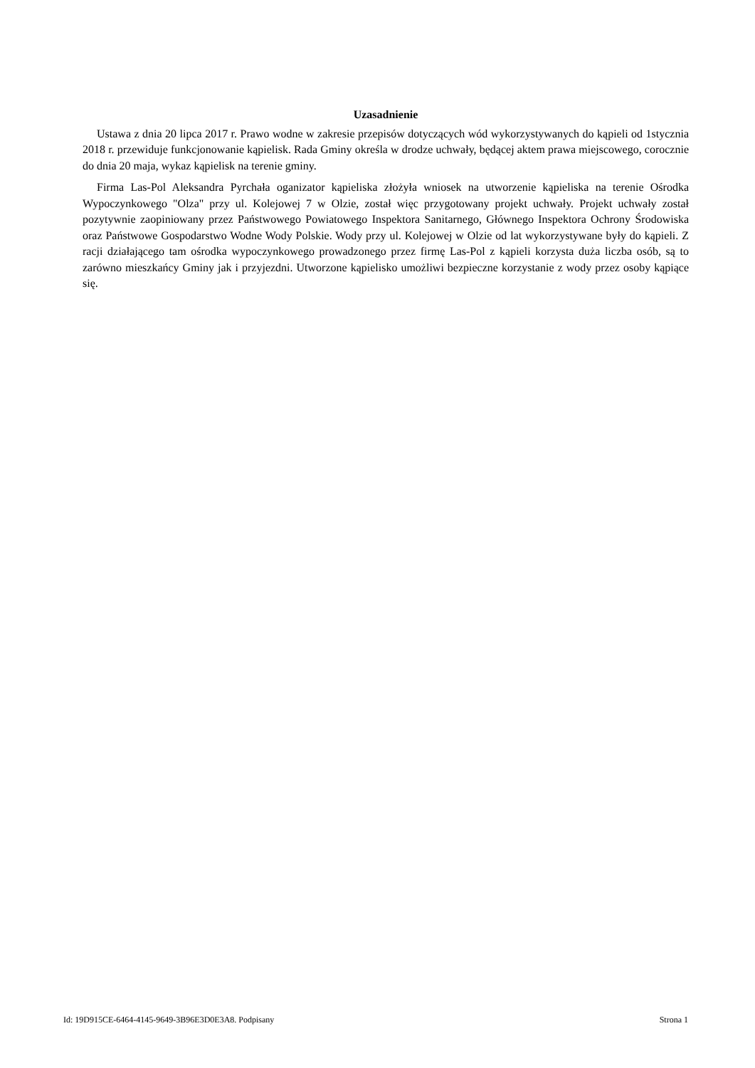Uzasadnienie
Ustawa z dnia 20 lipca 2017 r. Prawo wodne w zakresie przepisów dotyczących wód wykorzystywanych do kąpieli od 1stycznia 2018 r. przewiduje funkcjonowanie kąpielisk. Rada Gminy określa w drodze uchwały, będącej aktem prawa miejscowego, corocznie do dnia 20 maja, wykaz kąpielisk na terenie gminy.
Firma Las-Pol Aleksandra Pyrchała oganizator kąpieliska złożyła wniosek na utworzenie kąpieliska na terenie Ośrodka Wypoczynkowego "Olza" przy ul. Kolejowej 7 w Olzie, został więc przygotowany projekt uchwały. Projekt uchwały został pozytywnie zaopiniowany przez Państwowego Powiatowego Inspektora Sanitarnego, Głównego Inspektora Ochrony Środowiska oraz Państwowe Gospodarstwo Wodne Wody Polskie. Wody przy ul. Kolejowej w Olzie od lat wykorzystywane były do kąpieli. Z racji działającego tam ośrodka wypoczynkowego prowadzonego przez firmę Las-Pol z kąpieli korzysta duża liczba osób, są to zarówno mieszkańcy Gminy jak i przyjezdni. Utworzone kąpielisko umożliwi bezpieczne korzystanie z wody przez osoby kąpiące się.
Id: 19D915CE-6464-4145-9649-3B96E3D0E3A8. Podpisany Strona 1